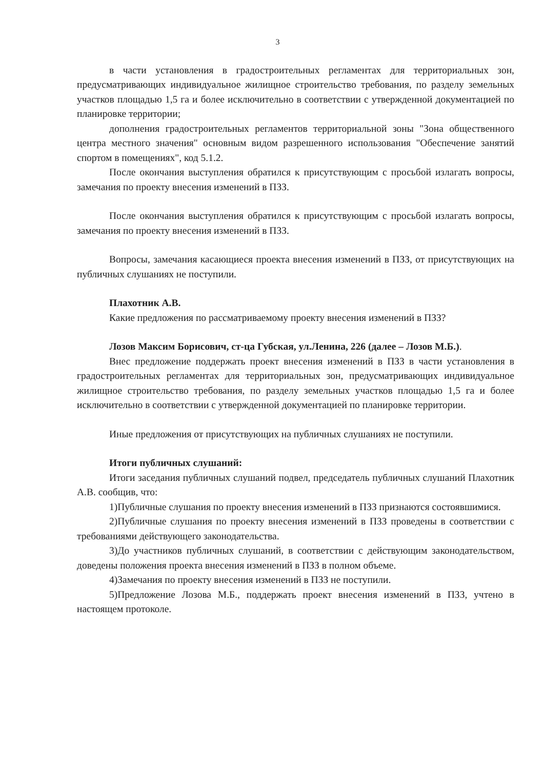3
в части установления в градостроительных регламентах для территориальных зон, предусматривающих индивидуальное жилищное строительство требования, по разделу земельных участков площадью 1,5 га и более исключительно в соответствии с утвержденной документацией по планировке территории;
дополнения градостроительных регламентов территориальной зоны "Зона общественного центра местного значения" основным видом разрешенного использования "Обеспечение занятий спортом в помещениях", код 5.1.2.
После окончания выступления обратился к присутствующим с просьбой излагать вопросы, замечания по проекту внесения изменений в ПЗЗ.
После окончания выступления обратился к присутствующим с просьбой излагать вопросы, замечания по проекту внесения изменений в ПЗЗ.
Вопросы, замечания касающиеся проекта внесения изменений в ПЗЗ, от присутствующих на публичных слушаниях не поступили.
Плахотник А.В.
Какие предложения по рассматриваемому проекту внесения изменений в ПЗЗ?
Лозов Максим Борисович, ст-ца Губская, ул.Ленина, 226 (далее – Лозов М.Б.).
Внес предложение поддержать проект внесения изменений в ПЗЗ в части установления в градостроительных регламентах для территориальных зон, предусматривающих индивидуальное жилищное строительство требования, по разделу земельных участков площадью 1,5 га и более исключительно в соответствии с утвержденной документацией по планировке территории.
Иные предложения от присутствующих на публичных слушаниях не поступили.
Итоги публичных слушаний:
Итоги заседания публичных слушаний подвел, председатель публичных слушаний Плахотник А.В. сообщив, что:
1)Публичные слушания по проекту внесения изменений в ПЗЗ признаются состоявшимися.
2)Публичные слушания по проекту внесения изменений в ПЗЗ проведены в соответствии с требованиями действующего законодательства.
3)До участников публичных слушаний, в соответствии с действующим законодательством, доведены положения проекта внесения изменений в ПЗЗ в полном объеме.
4)Замечания по проекту внесения изменений в ПЗЗ не поступили.
5)Предложение Лозова М.Б., поддержать проект внесения изменений в ПЗЗ, учтено в настоящем протоколе.